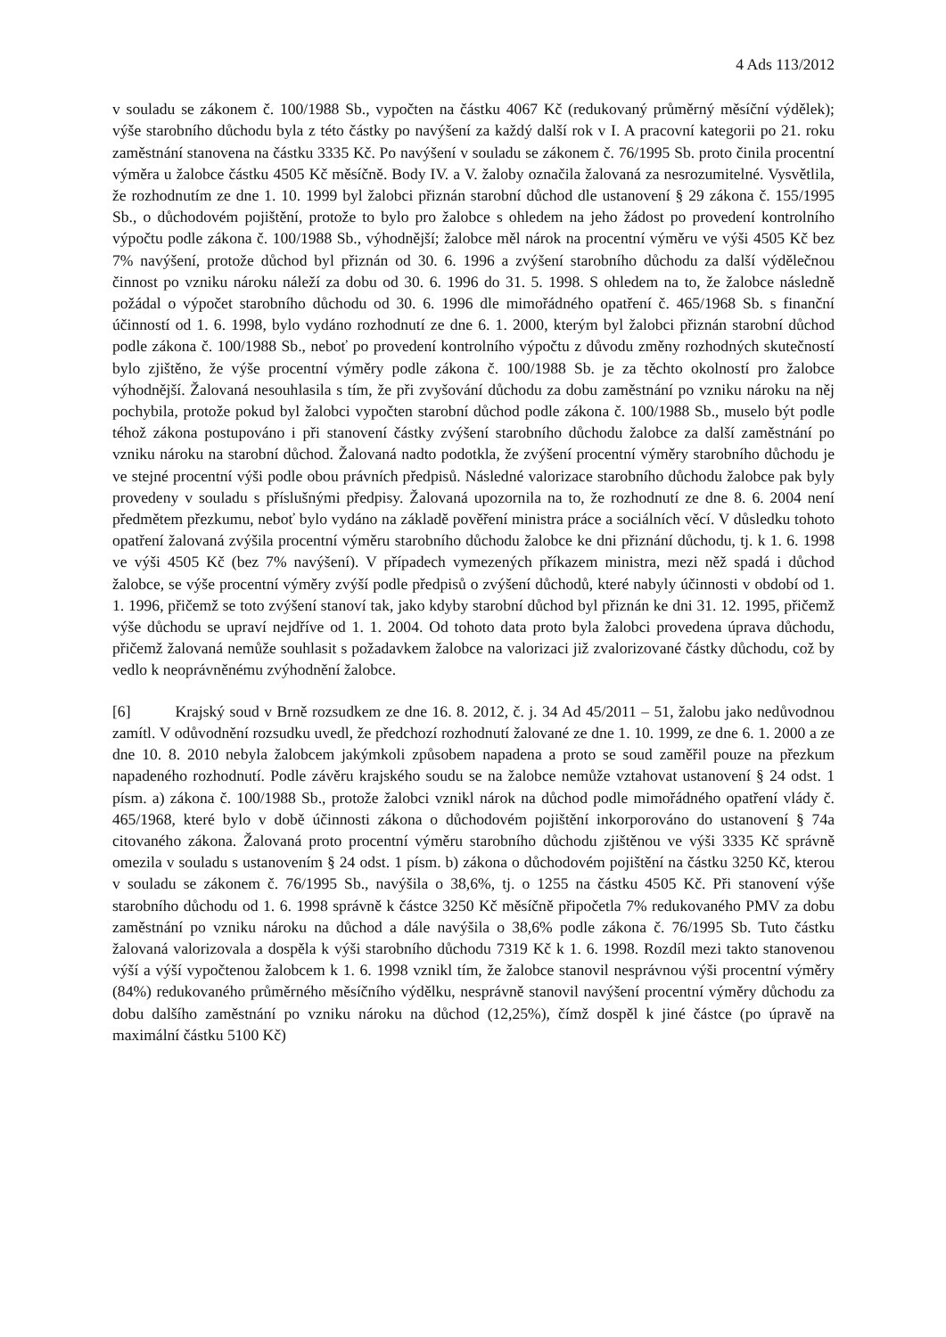4 Ads 113/2012
v souladu se zákonem č. 100/1988 Sb., vypočten na částku 4067 Kč (redukovaný průměrný měsíční výdělek); výše starobního důchodu byla z této částky po navýšení za každý další rok v I. A pracovní kategorii po 21. roku zaměstnání stanovena na částku 3335 Kč. Po navýšení v souladu se zákonem č. 76/1995 Sb. proto činila procentní výměra u žalobce částku 4505 Kč měsíčně. Body IV. a V. žaloby označila žalovaná za nesrozumitelné. Vysvětlila, že rozhodnutím ze dne 1. 10. 1999 byl žalobci přiznán starobní důchod dle ustanovení § 29 zákona č. 155/1995 Sb., o důchodovém pojištění, protože to bylo pro žalobce s ohledem na jeho žádost po provedení kontrolního výpočtu podle zákona č. 100/1988 Sb., výhodnější; žalobce měl nárok na procentní výměru ve výši 4505 Kč bez 7% navýšení, protože důchod byl přiznán od 30. 6. 1996 a zvýšení starobního důchodu za další výdělečnou činnost po vzniku nároku náleží za dobu od 30. 6. 1996 do 31. 5. 1998. S ohledem na to, že žalobce následně požádal o výpočet starobního důchodu od 30. 6. 1996 dle mimořádného opatření č. 465/1968 Sb. s finanční účinností od 1. 6. 1998, bylo vydáno rozhodnutí ze dne 6. 1. 2000, kterým byl žalobci přiznán starobní důchod podle zákona č. 100/1988 Sb., neboť po provedení kontrolního výpočtu z důvodu změny rozhodných skutečností bylo zjištěno, že výše procentní výměry podle zákona č. 100/1988 Sb. je za těchto okolností pro žalobce výhodnější. Žalovaná nesouhlasila s tím, že při zvyšování důchodu za dobu zaměstnání po vzniku nároku na něj pochybila, protože pokud byl žalobci vypočten starobní důchod podle zákona č. 100/1988 Sb., muselo být podle téhož zákona postupováno i při stanovení částky zvýšení starobního důchodu žalobce za další zaměstnání po vzniku nároku na starobní důchod. Žalovaná nadto podotkla, že zvýšení procentní výměry starobního důchodu je ve stejné procentní výši podle obou právních předpisů. Následné valorizace starobního důchodu žalobce pak byly provedeny v souladu s příslušnými předpisy. Žalovaná upozornila na to, že rozhodnutí ze dne 8. 6. 2004 není předmětem přezkumu, neboť bylo vydáno na základě pověření ministra práce a sociálních věcí. V důsledku tohoto opatření žalovaná zvýšila procentní výměru starobního důchodu žalobce ke dni přiznání důchodu, tj. k 1. 6. 1998 ve výši 4505 Kč (bez 7% navýšení). V případech vymezených příkazem ministra, mezi něž spadá i důchod žalobce, se výše procentní výměry zvýší podle předpisů o zvýšení důchodů, které nabyly účinnosti v období od 1. 1. 1996, přičemž se toto zvýšení stanoví tak, jako kdyby starobní důchod byl přiznán ke dni 31. 12. 1995, přičemž výše důchodu se upraví nejdříve od 1. 1. 2004. Od tohoto data proto byla žalobci provedena úprava důchodu, přičemž žalovaná nemůže souhlasit s požadavkem žalobce na valorizaci již zvalorizované částky důchodu, což by vedlo k neoprávněnému zvýhodnění žalobce.
[6] Krajský soud v Brně rozsudkem ze dne 16. 8. 2012, č. j. 34 Ad 45/2011 – 51, žalobu jako nedůvodnou zamítl. V odůvodnění rozsudku uvedl, že předchozí rozhodnutí žalované ze dne 1. 10. 1999, ze dne 6. 1. 2000 a ze dne 10. 8. 2010 nebyla žalobcem jakýmkoli způsobem napadena a proto se soud zaměřil pouze na přezkum napadeného rozhodnutí. Podle závěru krajského soudu se na žalobce nemůže vztahovat ustanovení § 24 odst. 1 písm. a) zákona č. 100/1988 Sb., protože žalobci vznikl nárok na důchod podle mimořádného opatření vlády č. 465/1968, které bylo v době účinnosti zákona o důchodovém pojištění inkorporováno do ustanovení § 74a citovaného zákona. Žalovaná proto procentní výměru starobního důchodu zjištěnou ve výši 3335 Kč správně omezila v souladu s ustanovením § 24 odst. 1 písm. b) zákona o důchodovém pojištění na částku 3250 Kč, kterou v souladu se zákonem č. 76/1995 Sb., navýšila o 38,6%, tj. o 1255 na částku 4505 Kč. Při stanovení výše starobního důchodu od 1. 6. 1998 správně k částce 3250 Kč měsíčně připočetla 7% redukovaného PMV za dobu zaměstnání po vzniku nároku na důchod a dále navýšila o 38,6% podle zákona č. 76/1995 Sb. Tuto částku žalovaná valorizovala a dospěla k výši starobního důchodu 7319 Kč k 1. 6. 1998. Rozdíl mezi takto stanovenou výší a výší vypočtenou žalobcem k 1. 6. 1998 vznikl tím, že žalobce stanovil nesprávnou výši procentní výměry (84%) redukovaného průměrného měsíčního výdělku, nesprávně stanovil navýšení procentní výměry důchodu za dobu dalšího zaměstnání po vzniku nároku na důchod (12,25%), čímž dospěl k jiné částce (po úpravě na maximální částku 5100 Kč)